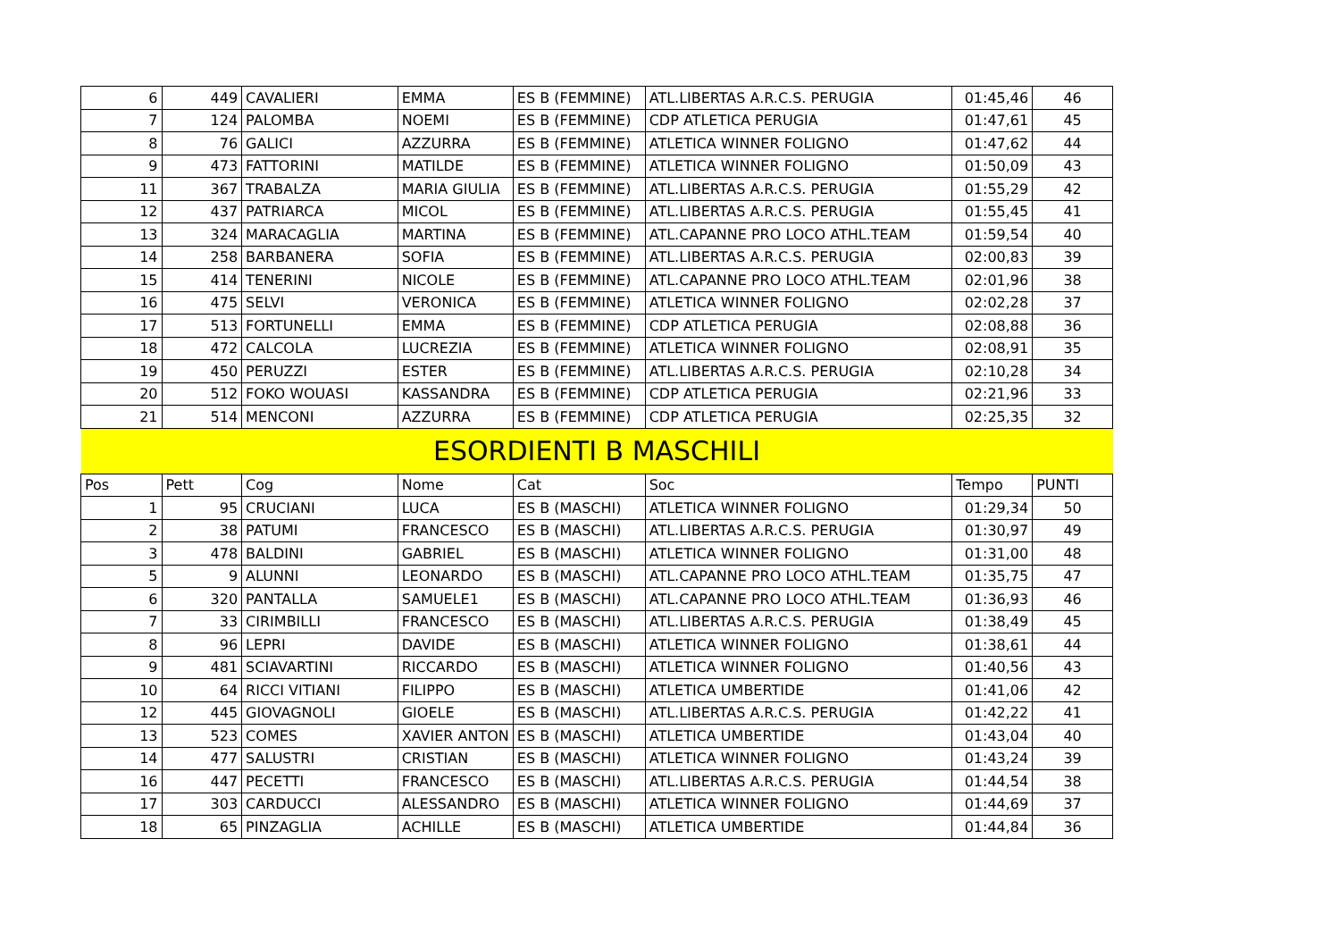| 6 | 449 | CAVALIERI | EMMA | ES B (FEMMINE) | ATL.LIBERTAS A.R.C.S. PERUGIA | 01:45,46 | 46 |
| 7 | 124 | PALOMBA | NOEMI | ES B (FEMMINE) | CDP ATLETICA PERUGIA | 01:47,61 | 45 |
| 8 | 76 | GALICI | AZZURRA | ES B (FEMMINE) | ATLETICA WINNER FOLIGNO | 01:47,62 | 44 |
| 9 | 473 | FATTORINI | MATILDE | ES B (FEMMINE) | ATLETICA WINNER FOLIGNO | 01:50,09 | 43 |
| 11 | 367 | TRABALZA | MARIA GIULIA | ES B (FEMMINE) | ATL.LIBERTAS A.R.C.S. PERUGIA | 01:55,29 | 42 |
| 12 | 437 | PATRIARCA | MICOL | ES B (FEMMINE) | ATL.LIBERTAS A.R.C.S. PERUGIA | 01:55,45 | 41 |
| 13 | 324 | MARACAGLIA | MARTINA | ES B (FEMMINE) | ATL.CAPANNE PRO LOCO ATHL.TEAM | 01:59,54 | 40 |
| 14 | 258 | BARBANERA | SOFIA | ES B (FEMMINE) | ATL.LIBERTAS A.R.C.S. PERUGIA | 02:00,83 | 39 |
| 15 | 414 | TENERINI | NICOLE | ES B (FEMMINE) | ATL.CAPANNE PRO LOCO ATHL.TEAM | 02:01,96 | 38 |
| 16 | 475 | SELVI | VERONICA | ES B (FEMMINE) | ATLETICA WINNER FOLIGNO | 02:02,28 | 37 |
| 17 | 513 | FORTUNELLI | EMMA | ES B (FEMMINE) | CDP ATLETICA PERUGIA | 02:08,88 | 36 |
| 18 | 472 | CALCOLA | LUCREZIA | ES B (FEMMINE) | ATLETICA WINNER FOLIGNO | 02:08,91 | 35 |
| 19 | 450 | PERUZZI | ESTER | ES B (FEMMINE) | ATL.LIBERTAS A.R.C.S. PERUGIA | 02:10,28 | 34 |
| 20 | 512 | FOKO WOUASI | KASSANDRA | ES B (FEMMINE) | CDP ATLETICA PERUGIA | 02:21,96 | 33 |
| 21 | 514 | MENCONI | AZZURRA | ES B (FEMMINE) | CDP ATLETICA PERUGIA | 02:25,35 | 32 |
| ESORDIENTI B MASCHILI | | | | | | | |
| Pos | Pett | Cog | Nome | Cat | Soc | Tempo | PUNTI |
| 1 | 95 | CRUCIANI | LUCA | ES B (MASCHI) | ATLETICA WINNER FOLIGNO | 01:29,34 | 50 |
| 2 | 38 | PATUMI | FRANCESCO | ES B (MASCHI) | ATL.LIBERTAS A.R.C.S. PERUGIA | 01:30,97 | 49 |
| 3 | 478 | BALDINI | GABRIEL | ES B (MASCHI) | ATLETICA WINNER FOLIGNO | 01:31,00 | 48 |
| 5 | 9 | ALUNNI | LEONARDO | ES B (MASCHI) | ATL.CAPANNE PRO LOCO ATHL.TEAM | 01:35,75 | 47 |
| 6 | 320 | PANTALLA | SAMUELE1 | ES B (MASCHI) | ATL.CAPANNE PRO LOCO ATHL.TEAM | 01:36,93 | 46 |
| 7 | 33 | CIRIMBILLI | FRANCESCO | ES B (MASCHI) | ATL.LIBERTAS A.R.C.S. PERUGIA | 01:38,49 | 45 |
| 8 | 96 | LEPRI | DAVIDE | ES B (MASCHI) | ATLETICA WINNER FOLIGNO | 01:38,61 | 44 |
| 9 | 481 | SCIAVARTINI | RICCARDO | ES B (MASCHI) | ATLETICA WINNER FOLIGNO | 01:40,56 | 43 |
| 10 | 64 | RICCI VITIANI | FILIPPO | ES B (MASCHI) | ATLETICA UMBERTIDE | 01:41,06 | 42 |
| 12 | 445 | GIOVAGNOLI | GIOELE | ES B (MASCHI) | ATL.LIBERTAS A.R.C.S. PERUGIA | 01:42,22 | 41 |
| 13 | 523 | COMES | XAVIER ANTON | ES B (MASCHI) | ATLETICA UMBERTIDE | 01:43,04 | 40 |
| 14 | 477 | SALUSTRI | CRISTIAN | ES B (MASCHI) | ATLETICA WINNER FOLIGNO | 01:43,24 | 39 |
| 16 | 447 | PECETTI | FRANCESCO | ES B (MASCHI) | ATL.LIBERTAS A.R.C.S. PERUGIA | 01:44,54 | 38 |
| 17 | 303 | CARDUCCI | ALESSANDRO | ES B (MASCHI) | ATLETICA WINNER FOLIGNO | 01:44,69 | 37 |
| 18 | 65 | PINZAGLIA | ACHILLE | ES B (MASCHI) | ATLETICA UMBERTIDE | 01:44,84 | 36 |